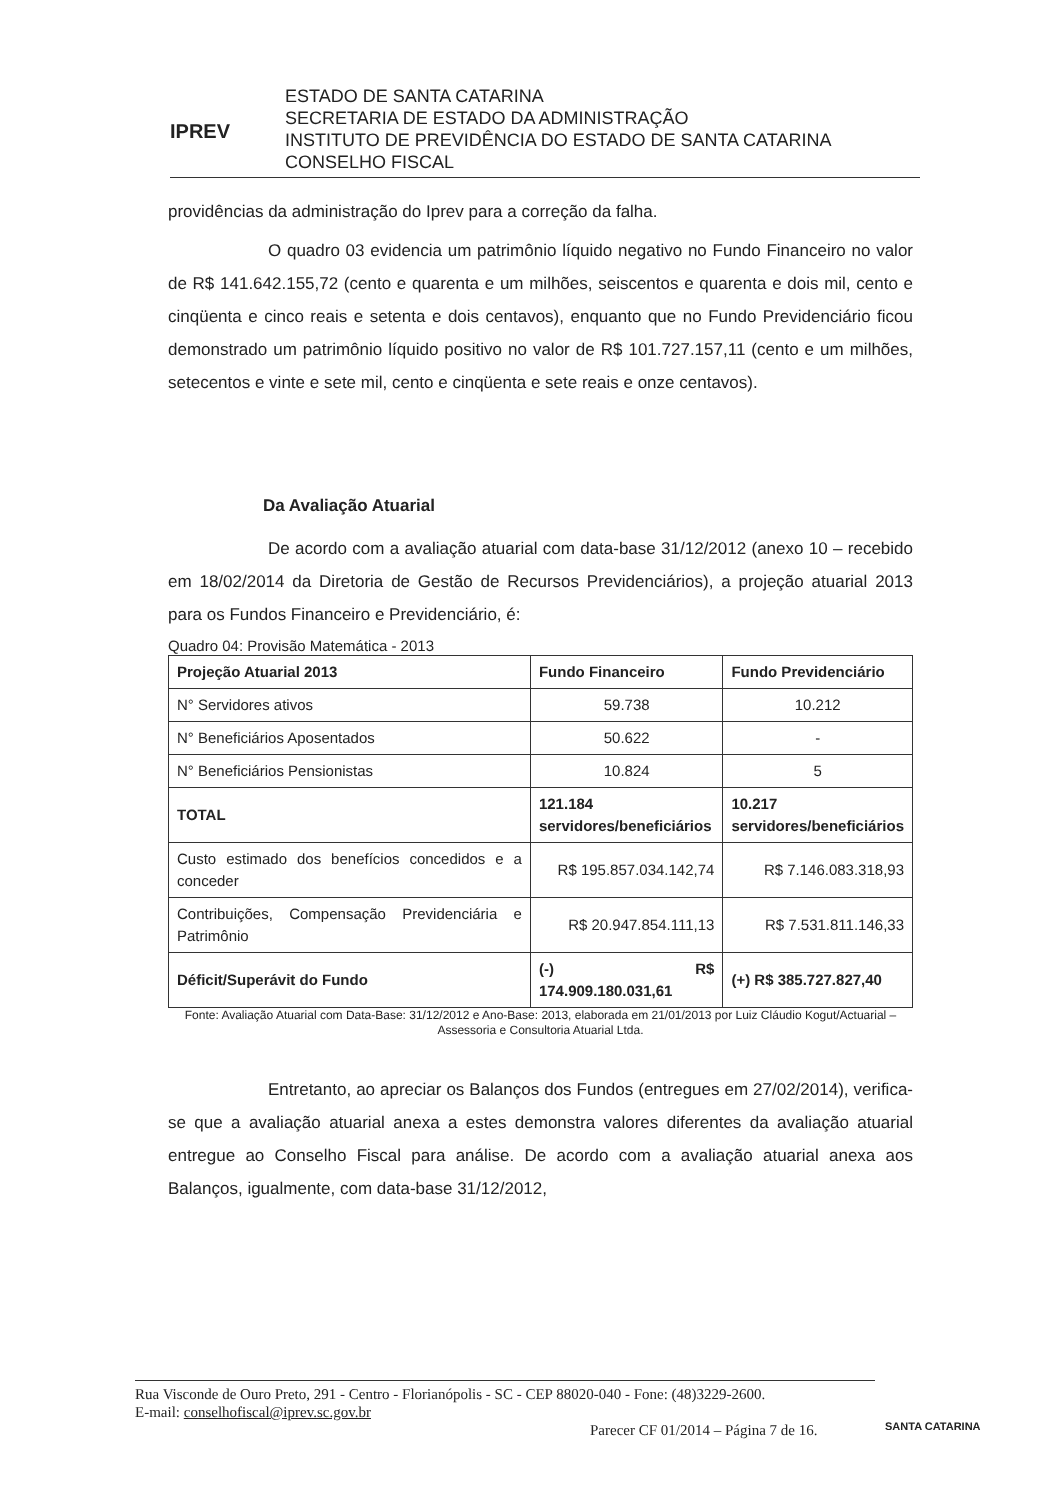IPREV
ESTADO DE SANTA CATARINA
SECRETARIA DE ESTADO DA ADMINISTRAÇÃO
INSTITUTO DE PREVIDÊNCIA DO ESTADO DE SANTA CATARINA
CONSELHO FISCAL
providências da administração do Iprev para a correção da falha.
O quadro 03 evidencia um patrimônio líquido negativo no Fundo Financeiro no valor de R$ 141.642.155,72 (cento e quarenta e um milhões, seiscentos e quarenta e dois mil, cento e cinqüenta e cinco reais e setenta e dois centavos), enquanto que no Fundo Previdenciário ficou demonstrado um patrimônio líquido positivo no valor de R$ 101.727.157,11 (cento e um milhões, setecentos e vinte e sete mil, cento e cinqüenta e sete reais e onze centavos).
Da Avaliação Atuarial
De acordo com a avaliação atuarial com data-base 31/12/2012 (anexo 10 – recebido em 18/02/2014 da Diretoria de Gestão de Recursos Previdenciários), a projeção atuarial 2013 para os Fundos Financeiro e Previdenciário, é:
Quadro 04: Provisão Matemática - 2013
| Projeção Atuarial 2013 | Fundo Financeiro | Fundo Previdenciário |
| --- | --- | --- |
| N° Servidores ativos | 59.738 | 10.212 |
| N° Beneficiários Aposentados | 50.622 | - |
| N° Beneficiários Pensionistas | 10.824 | 5 |
| TOTAL | 121.184 servidores/beneficiários | 10.217 servidores/beneficiários |
| Custo estimado dos benefícios concedidos e a conceder | R$ 195.857.034.142,74 | R$ 7.146.083.318,93 |
| Contribuições, Compensação Previdenciária e Patrimônio | R$ 20.947.854.111,13 | R$ 7.531.811.146,33 |
| Déficit/Superávit do Fundo | (-) R$ 174.909.180.031,61 | (+) R$ 385.727.827,40 |
Fonte: Avaliação Atuarial com Data-Base: 31/12/2012 e Ano-Base: 2013, elaborada em 21/01/2013 por Luiz Cláudio Kogut/Actuarial – Assessoria e Consultoria Atuarial Ltda.
Entretanto, ao apreciar os Balanços dos Fundos (entregues em 27/02/2014), verifica-se que a avaliação atuarial anexa a estes demonstra valores diferentes da avaliação atuarial entregue ao Conselho Fiscal para análise. De acordo com a avaliação atuarial anexa aos Balanços, igualmente, com data-base 31/12/2012,
Rua Visconde de Ouro Preto, 291 - Centro - Florianópolis - SC - CEP 88020-040 - Fone: (48)3229-2600.
E-mail: conselhofiscal@iprev.sc.gov.br
Parecer CF 01/2014 – Página 7 de 16.
SANTA CATARINA